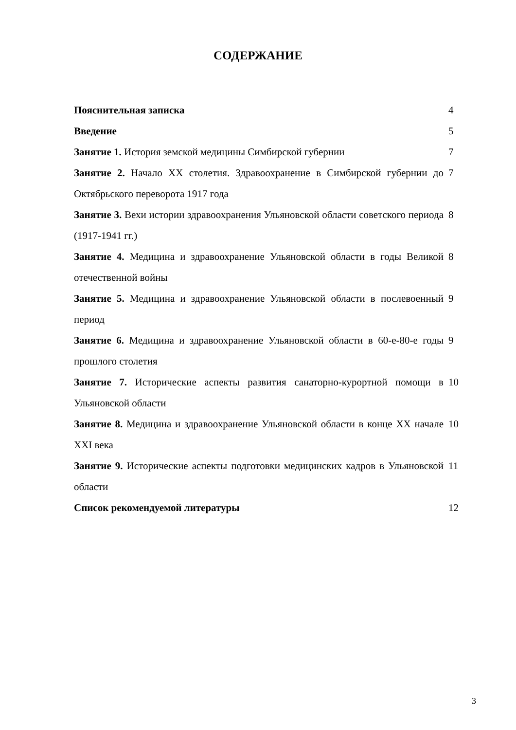СОДЕРЖАНИЕ
| Пояснительная записка | 4 |
| Введение | 5 |
| Занятие 1. История земской медицины Симбирской губернии | 7 |
| Занятие 2. Начало XX столетия. Здравоохранение в Симбирской губернии до Октябрьского переворота 1917 года | 7 |
| Занятие 3. Вехи истории здравоохранения Ульяновской области советского периода (1917-1941 гг.) | 8 |
| Занятие 4. Медицина и здравоохранение Ульяновской области в годы Великой отечественной войны | 8 |
| Занятие 5. Медицина и здравоохранение Ульяновской области в послевоенный период | 9 |
| Занятие 6. Медицина и здравоохранение Ульяновской области в 60-е-80-е годы прошлого столетия | 9 |
| Занятие 7. Исторические аспекты развития санаторно-курортной помощи в Ульяновской области | 10 |
| Занятие 8. Медицина и здравоохранение Ульяновской области в конце XX начале XXI века | 10 |
| Занятие 9. Исторические аспекты подготовки медицинских кадров в Ульяновской области | 11 |
| Список рекомендуемой литературы | 12 |
3